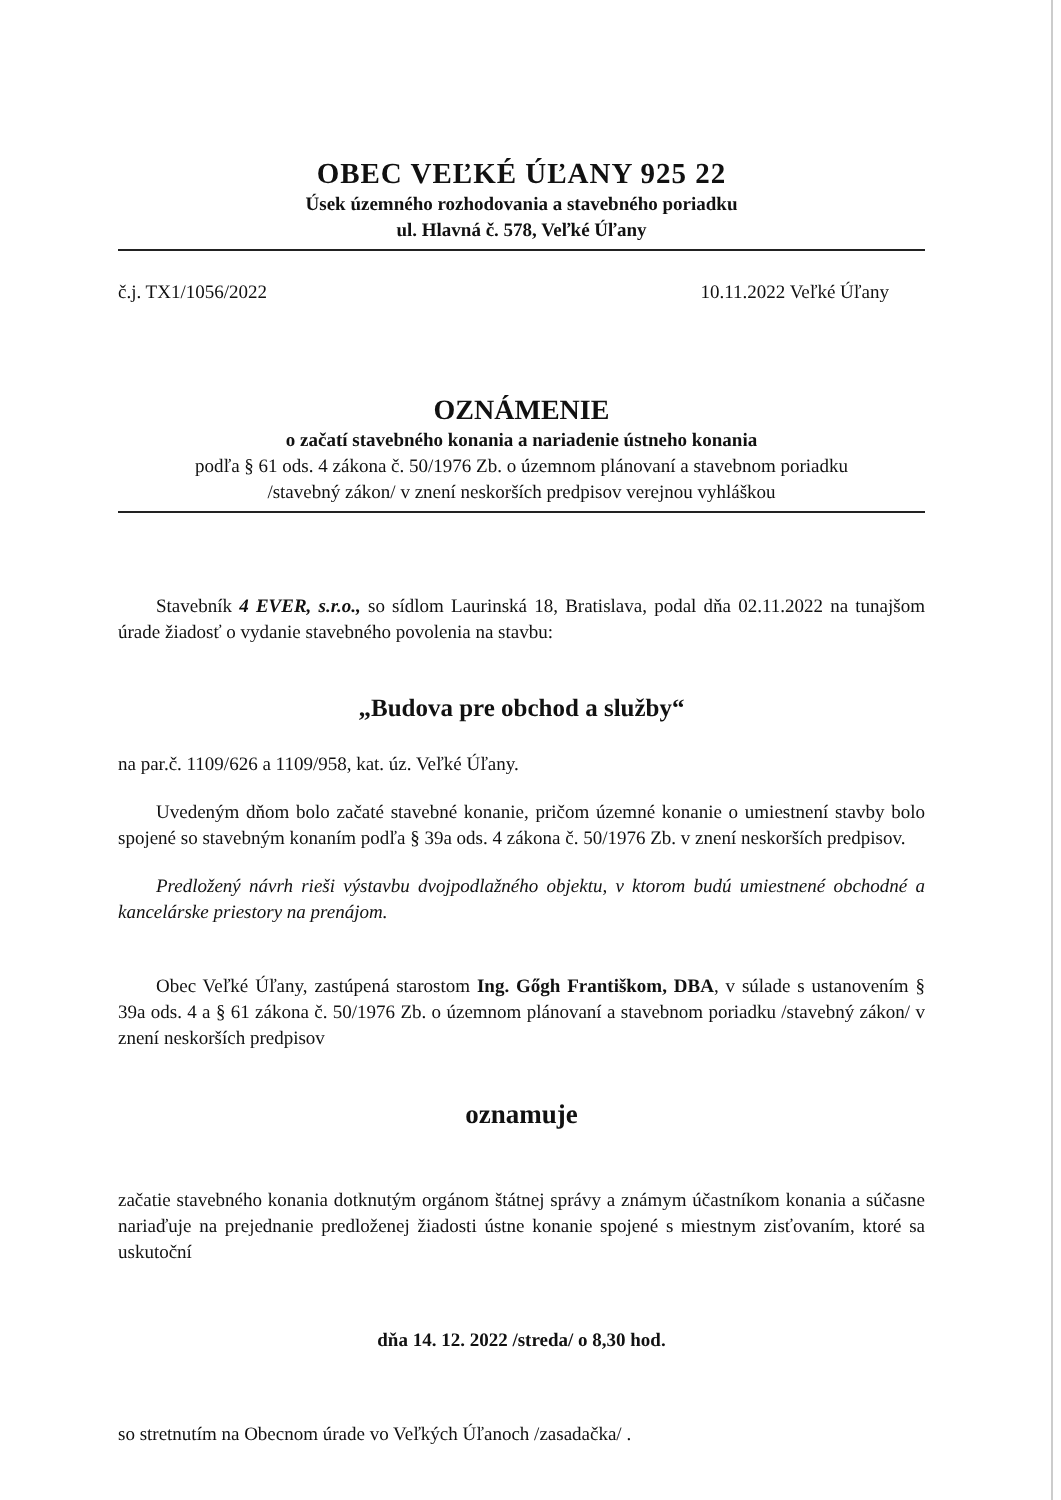OBEC VEĽKÉ ÚĽANY 925 22
Úsek územného rozhodovania a stavebného poriadku
ul. Hlavná č. 578, Veľké Úľany
č.j. TX1/1056/2022 10.11.2022 Veľké Úľany
OZNÁMENIE
o začatí stavebného konania a nariadenie ústneho konania
podľa § 61 ods. 4 zákona č. 50/1976 Zb. o územnom plánovaní a stavebnom poriadku
/stavebný zákon/ v znení neskorších predpisov verejnou vyhláškou
Stavebník 4 EVER, s.r.o., so sídlom Laurinská 18, Bratislava, podal dňa 02.11.2022 na tunajšom úrade žiadosť o vydanie stavebného povolenia na stavbu:
„Budova pre obchod a služby“
na par.č. 1109/626 a 1109/958, kat. úz. Veľké Úľany.
Uvedeným dňom bolo začaté stavebné konanie, pričom územné konanie o umiestnení stavby bolo spojené so stavebným konaním podľa § 39a ods. 4 zákona č. 50/1976 Zb. v znení neskorších predpisov.
Predložený návrh rieši výstavbu dvojpodlažného objektu, v ktorom budú umiestnené obchodné a kancelárske priestory na prenájom.
Obec Veľké Úľany, zastúpená starostom Ing. Gőgh Františkom, DBA, v súlade s ustanovením § 39a ods. 4 a § 61 zákona č. 50/1976 Zb. o územnom plánovaní a stavebnom poriadku /stavebný zákon/ v znení neskorších predpisov
oznamuje
začatie stavebného konania dotknutým orgánom štátnej správy a známym účastníkom konania a súčasne nariaďuje na prejednanie predloženej žiadosti ústne konanie spojené s miestnym zisťovaním, ktoré sa uskutoční
dňa 14. 12. 2022 /streda/ o 8,30 hod.
so stretnutím na Obecnom úrade vo Veľkých Úľanoch /zasadačka/ .